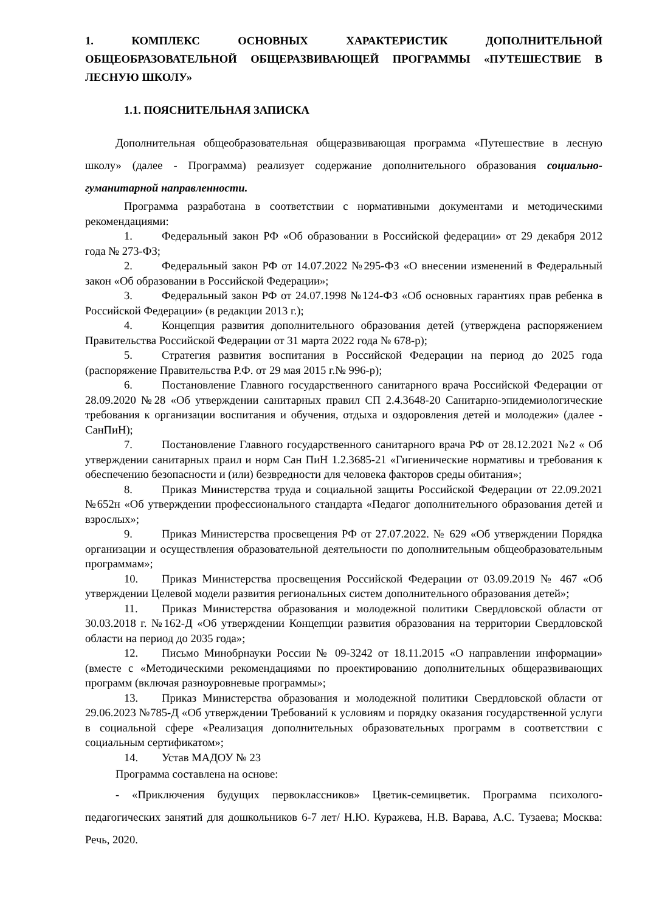1. КОМПЛЕКС ОСНОВНЫХ ХАРАКТЕРИСТИК ДОПОЛНИТЕЛЬНОЙ ОБЩЕОБРАЗОВАТЕЛЬНОЙ ОБЩЕРАЗВИВАЮЩЕЙ ПРОГРАММЫ «ПУТЕШЕСТВИЕ В ЛЕСНУЮ ШКОЛУ»
1.1. ПОЯСНИТЕЛЬНАЯ ЗАПИСКА
Дополнительная общеобразовательная общеразвивающая программа «Путешествие в лесную школу» (далее - Программа) реализует содержание дополнительного образования социально-гуманитарной направленности.
Программа разработана в соответствии с нормативными документами и методическими рекомендациями:
1. Федеральный закон РФ «Об образовании в Российской федерации» от 29 декабря 2012 года № 273-ФЗ;
2. Федеральный закон РФ от 14.07.2022 №295-ФЗ «О внесении изменений в Федеральный закон «Об образовании в Российской Федерации»;
3. Федеральный закон РФ от 24.07.1998 №124-ФЗ «Об основных гарантиях прав ребенка в Российской Федерации» (в редакции 2013 г.);
4. Концепция развития дополнительного образования детей (утверждена распоряжением Правительства Российской Федерации от 31 марта 2022 года № 678-р);
5. Стратегия развития воспитания в Российской Федерации на период до 2025 года (распоряжение Правительства Р.Ф. от 29 мая 2015 г.№ 996-р);
6. Постановление Главного государственного санитарного врача Российской Федерации от 28.09.2020 №28 «Об утверждении санитарных правил СП 2.4.3648-20 Санитарно-эпидемиологические требования к организации воспитания и обучения, отдыха и оздоровления детей и молодежи» (далее - СанПиН);
7. Постановление Главного государственного санитарного врача РФ от 28.12.2021 №2 « Об утверждении санитарных праил и норм Сан ПиН 1.2.3685-21 «Гигиенические нормативы и требования к обеспечению безопасности и (или) безвредности для человека факторов среды обитания»;
8. Приказ Министерства труда и социальной защиты Российской Федерации от 22.09.2021 №652н «Об утверждении профессионального стандарта «Педагог дополнительного образования детей и взрослых»;
9. Приказ Министерства просвещения РФ от 27.07.2022. № 629 «Об утверждении Порядка организации и осуществления образовательной деятельности по дополнительным общеобразовательным программам»;
10. Приказ Министерства просвещения Российской Федерации от 03.09.2019 № 467 «Об утверждении Целевой модели развития региональных систем дополнительного образования детей»;
11. Приказ Министерства образования и молодежной политики Свердловской области от 30.03.2018 г. №162-Д «Об утверждении Концепции развития образования на территории Свердловской области на период до 2035 года»;
12. Письмо Минобрнауки России № 09-3242 от 18.11.2015 «О направлении информации» (вместе с «Методическими рекомендациями по проектированию дополнительных общеразвивающих программ (включая разноуровневые программы»;
13. Приказ Министерства образования и молодежной политики Свердловской области от 29.06.2023 №785-Д «Об утверждении Требований к условиям и порядку оказания государственной услуги в социальной сфере «Реализация дополнительных образовательных программ в соответствии с социальным сертификатом»;
14. Устав МАДОУ № 23
Программа составлена на основе:
- «Приключения будущих первоклассников» Цветик-семицветик. Программа психолого-педагогических занятий для дошкольников 6-7 лет/ Н.Ю. Куражева, Н.В. Варава, А.С. Тузаева; Москва: Речь, 2020.